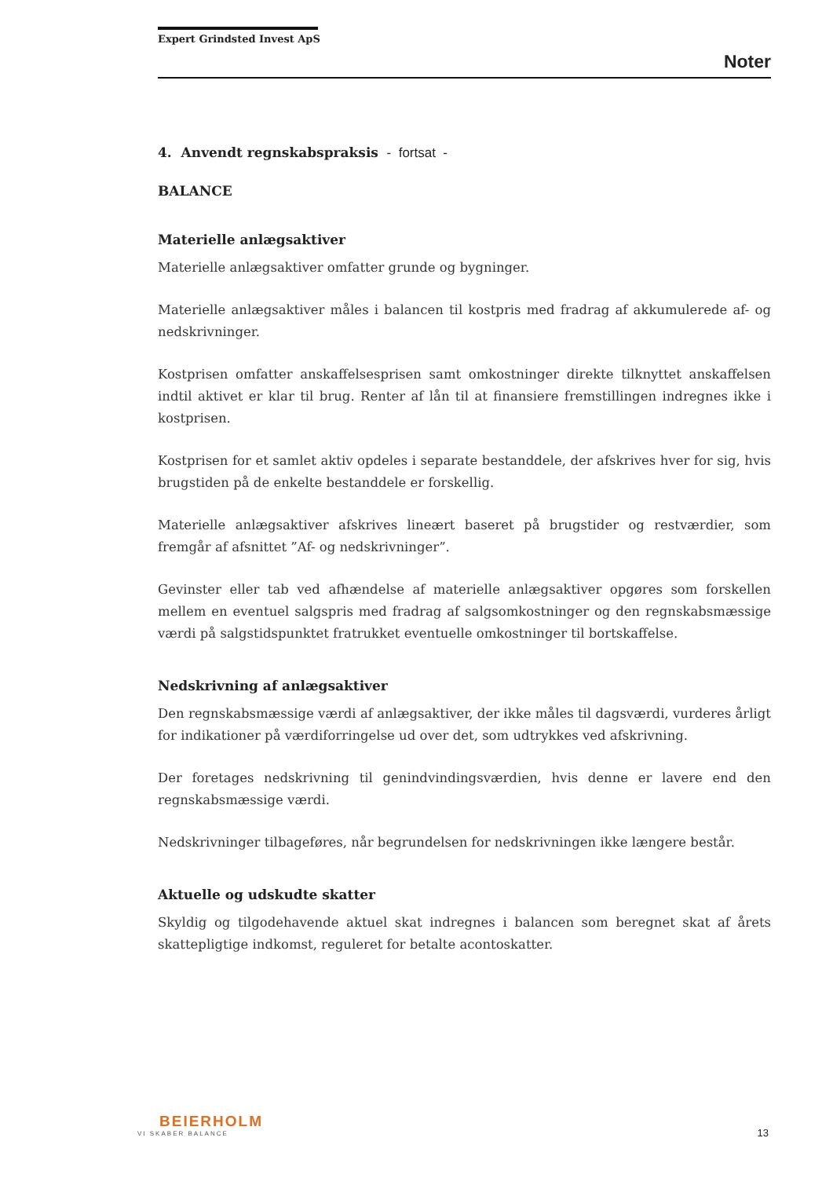Expert Grindsted Invest ApS
Noter
4. Anvendt regnskabspraksis - fortsat -
BALANCE
Materielle anlægsaktiver
Materielle anlægsaktiver omfatter grunde og bygninger.
Materielle anlægsaktiver måles i balancen til kostpris med fradrag af akkumulerede af- og nedskrivninger.
Kostprisen omfatter anskaffelsesprisen samt omkostninger direkte tilknyttet anskaffelsen indtil aktivet er klar til brug. Renter af lån til at finansiere fremstillingen indregnes ikke i kostprisen.
Kostprisen for et samlet aktiv opdeles i separate bestanddele, der afskrives hver for sig, hvis brugstiden på de enkelte bestanddele er forskellig.
Materielle anlægsaktiver afskrives lineært baseret på brugstider og restværdier, som fremgår af afsnittet ”Af- og nedskrivninger”.
Gevinster eller tab ved afhændelse af materielle anlægsaktiver opgøres som forskellen mellem en eventuel salgspris med fradrag af salgsomkostninger og den regnskabsmæssige værdi på salgstidspunktet fratrukket eventuelle omkostninger til bortskaffelse.
Nedskrivning af anlægsaktiver
Den regnskabsmæssige værdi af anlægsaktiver, der ikke måles til dagsværdi, vurderes årligt for indikationer på værdiforringelse ud over det, som udtrykkes ved afskrivning.
Der foretages nedskrivning til genindvindingsværdien, hvis denne er lavere end den regnskabsmæssige værdi.
Nedskrivninger tilbageføres, når begrundelsen for nedskrivningen ikke længere består.
Aktuelle og udskudte skatter
Skyldig og tilgodehavende aktuel skat indregnes i balancen som beregnet skat af årets skattepligtige indkomst, reguleret for betalte acontoskatter.
BEIERHOLM
VI SKABER BALANCE
13